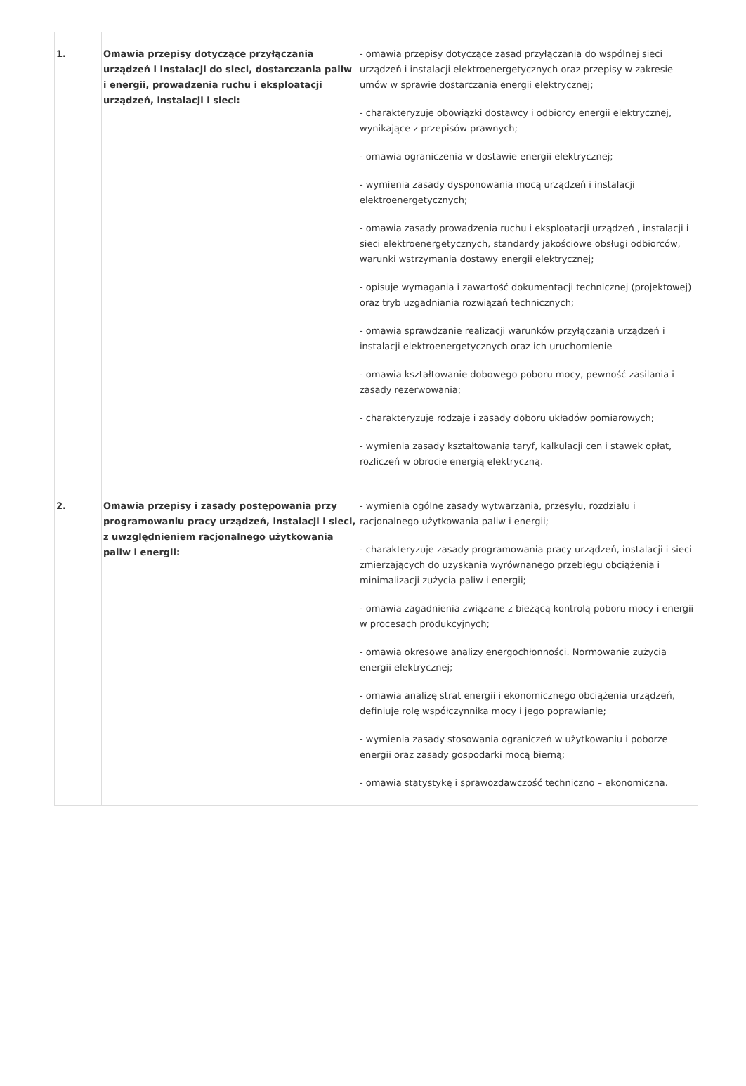| 1. | Omawia przepisy dotyczące przyłączania urządzeń i instalacji do sieci, dostarczania paliw i energii, prowadzenia ruchu i eksploatacji urządzeń, instalacji i sieci: | - omawia przepisy dotyczące zasad przyłączania do wspólnej sieci urządzeń i instalacji elektroenergetycznych oraz przepisy w zakresie umów w sprawie dostarczania energii elektrycznej; - charakteryzuje obowiązki dostawcy i odbiorcy energii elektrycznej, wynikające z przepisów prawnych; - omawia ograniczenia w dostawie energii elektrycznej; - wymienia zasady dysponowania mocą urządzeń i instalacji elektroenergetycznych; - omawia zasady prowadzenia ruchu i eksploatacji urządzeń , instalacji i sieci elektroenergetycznych, standardy jakościowe obsługi odbiorców, warunki wstrzymania dostawy energii elektrycznej; - opisuje wymagania i zawartość dokumentacji technicznej (projektowej) oraz tryb uzgadniania rozwiązań technicznych; - omawia sprawdzanie realizacji warunków przyłączania urządzeń i instalacji elektroenergetycznych oraz ich uruchomienie - omawia kształtowanie dobowego poboru mocy, pewność zasilania i zasady rezerwowania; - charakteryzuje rodzaje i zasady doboru układów pomiarowych; - wymienia zasady kształtowania taryf, kalkulacji cen i stawek opłat, rozliczeń w obrocie energią elektryczną. |
| 2. | Omawia przepisy i zasady postępowania przy programowaniu pracy urządzeń, instalacji i sieci, z uwzględnieniem racjonalnego użytkowania paliw i energii: | - wymienia ogólne zasady wytwarzania, przesyłu, rozdziału i racjonalnego użytkowania paliw i energii; - charakteryzuje zasady programowania pracy urządzeń, instalacji i sieci zmierzających do uzyskania wyrównanego przebiegu obciążenia i minimalizacji zużycia paliw i energii; - omawia zagadnienia związane z bieżącą kontrolą poboru mocy i energii w procesach produkcyjnych; - omawia okresowe analizy energochłonności. Normowanie zużycia energii elektrycznej; - omawia analizę strat energii i ekonomicznego obciążenia urządzeń, definiuje rolę współczynnika mocy i jego poprawianie; - wymienia zasady stosowania ograniczeń w użytkowaniu i poborze energii oraz zasady gospodarki mocą bierną; - omawia statystykę i sprawozdawczość techniczno – ekonomiczna. |